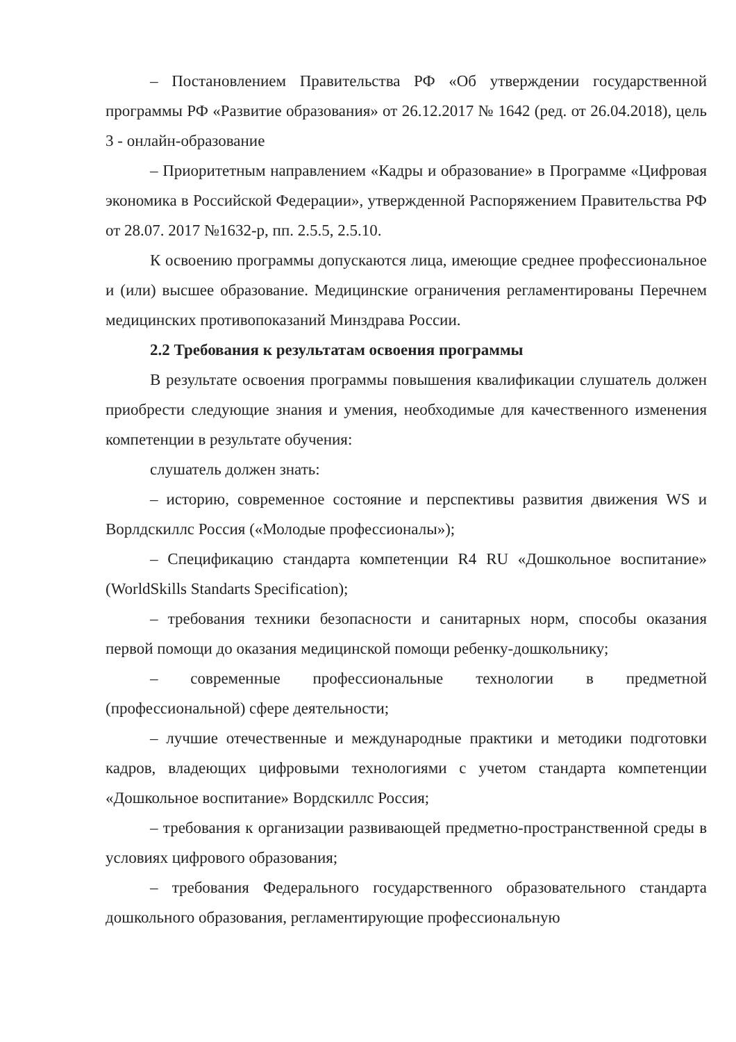– Постановлением Правительства РФ «Об утверждении государственной программы РФ «Развитие образования» от 26.12.2017 № 1642 (ред. от 26.04.2018), цель 3 - онлайн-образование
– Приоритетным направлением «Кадры и образование» в Программе «Цифровая экономика в Российской Федерации», утвержденной Распоряжением Правительства РФ от 28.07. 2017 №1632-р, пп. 2.5.5, 2.5.10.
К освоению программы допускаются лица, имеющие среднее профессиональное и (или) высшее образование. Медицинские ограничения регламентированы Перечнем медицинских противопоказаний Минздрава России.
2.2 Требования к результатам освоения программы
В результате освоения программы повышения квалификации слушатель должен приобрести следующие знания и умения, необходимые для качественного изменения компетенции в результате обучения:
слушатель должен знать:
– историю, современное состояние и перспективы развития движения WS и Ворлдскиллс Россия («Молодые профессионалы»);
– Спецификацию стандарта компетенции R4 RU «Дошкольное воспитание» (WorldSkills Standarts Specification);
– требования техники безопасности и санитарных норм, способы оказания первой помощи до оказания медицинской помощи ребенку-дошкольнику;
– современные профессиональные технологии в предметной (профессиональной) сфере деятельности;
– лучшие отечественные и международные практики и методики подготовки кадров, владеющих цифровыми технологиями с учетом стандарта компетенции «Дошкольное воспитание» Вордскиллс Россия;
– требования к организации развивающей предметно-пространственной среды в условиях цифрового образования;
– требования Федерального государственного образовательного стандарта дошкольного образования, регламентирующие профессиональную